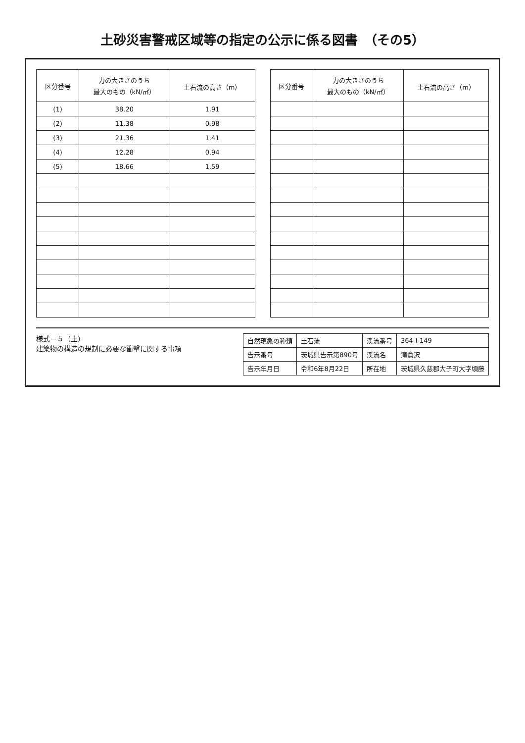土砂災害警戒区域等の指定の公示に係る図書　（その5）
| 区分番号 | 力の大きさのうち 最大のもの（kN/㎡） | 土石流の高さ（m） |
| --- | --- | --- |
| (1) | 38.20 | 1.91 |
| (2) | 11.38 | 0.98 |
| (3) | 21.36 | 1.41 |
| (4) | 12.28 | 0.94 |
| (5) | 18.66 | 1.59 |
| 区分番号 | 力の大きさのうち 最大のもの（kN/㎡） | 土石流の高さ（m） |
| --- | --- | --- |
様式－５（土）
建築物の構造の規制に必要な衝撃に関する事項
| 自然現象の種類 | 土石流 | 渓流番号 | 364-Ⅰ-149 |
| 告示番号 | 茨城県告示第890号 | 渓流名 | 滝倉沢 |
| 告示年月日 | 令和6年8月22日 | 所在地 | 茨城県久慈郡大子町大字頃藤 |